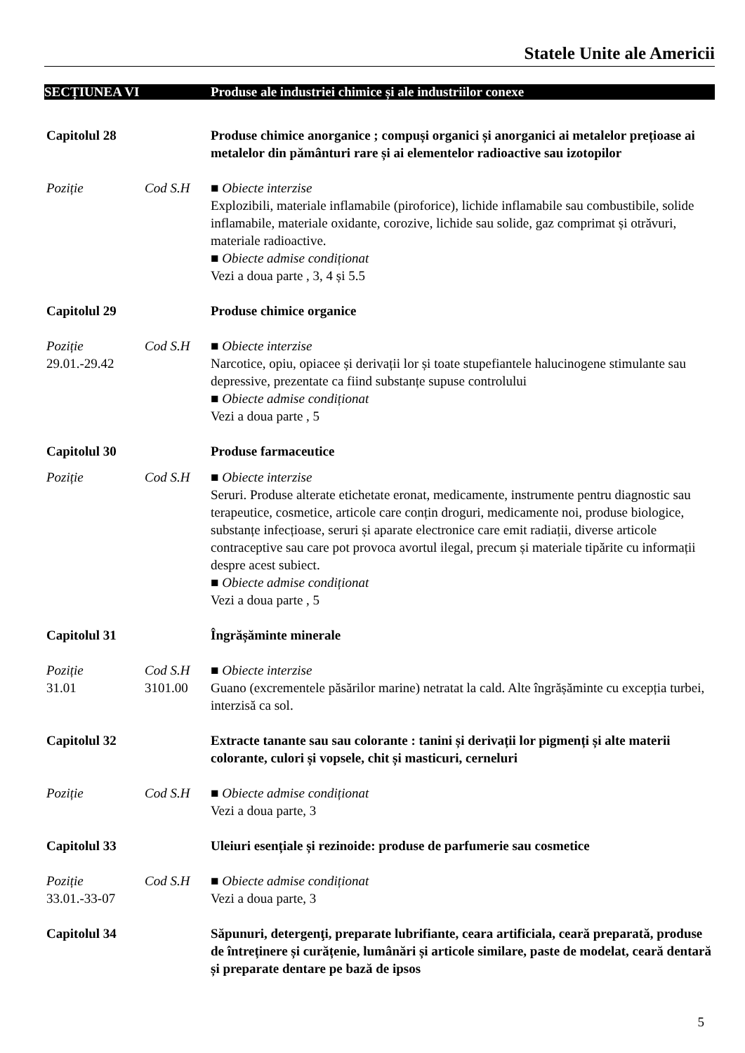Statele Unite ale Americii
SECȚIUNEA VI Produse ale industriei chimice și ale industriilor conexe
Capitolul 28 Produse chimice anorganice ; compuși organici și anorganici ai metalelor prețioase ai metalelor din pământuri rare și ai elementelor radioactive sau izotopilor
Poziție Cod S.H ■ Obiecte interzise
Explozibili, materiale inflamabile (piroforice), lichide inflamabile sau combustibile, solide inflamabile, materiale oxidante, corozive, lichide sau solide, gaz comprimat și otrăvuri, materiale radioactive.
■ Obiecte admise condiționat
Vezi a doua parte , 3, 4 și 5.5
Capitolul 29 Produse chimice organice
Poziție
29.01.-29.42
Cod S.H ■ Obiecte interzise
Narcotice, opiu, opiacee și derivații lor și toate stupefiantele halucinogene stimulante sau depressive, prezentate ca fiind substanțe supuse controlului
■ Obiecte admise condiționat
Vezi a doua parte , 5
Capitolul 30 Produse farmaceutice
Poziție Cod S.H ■ Obiecte interzise
Seruri. Produse alterate etichetate eronat, medicamente, instrumente pentru diagnostic sau terapeutice, cosmetice, articole care conțin droguri, medicamente noi, produse biologice, substanțe infecțioase, seruri și aparate electronice care emit radiații, diverse articole contraceptive sau care pot provoca avortul ilegal, precum și materiale tipărite cu informații despre acest subiect.
■ Obiecte admise condiționat
Vezi a doua parte , 5
Capitolul 31 Îngrășăminte minerale
Poziție
31.01
Cod S.H
3101.00
■ Obiecte interzise
Guano (excrementele păsărilor marine) netratat la cald. Alte îngrășăminte cu excepția turbei, interzisă ca sol.
Capitolul 32 Extracte tanante sau sau colorante : tanini și derivații lor pigmenți și alte materii colorante, culori și vopsele, chit și masticuri, cerneluri
Poziție Cod S.H ■ Obiecte admise condiționat
Vezi a doua parte, 3
Capitolul 33 Uleiuri esențiale și rezinoide: produse de parfumerie sau cosmetice
Poziție
33.01.-33-07
Cod S.H ■ Obiecte admise condiționat
Vezi a doua parte, 3
Capitolul 34 Săpunuri, detergenţi, preparate lubrifiante, ceara artificiala, ceară preparată, produse de întreținere și curățenie, lumânări și articole similare, paste de modelat, ceară dentară și preparate dentare pe bază de ipsos
5